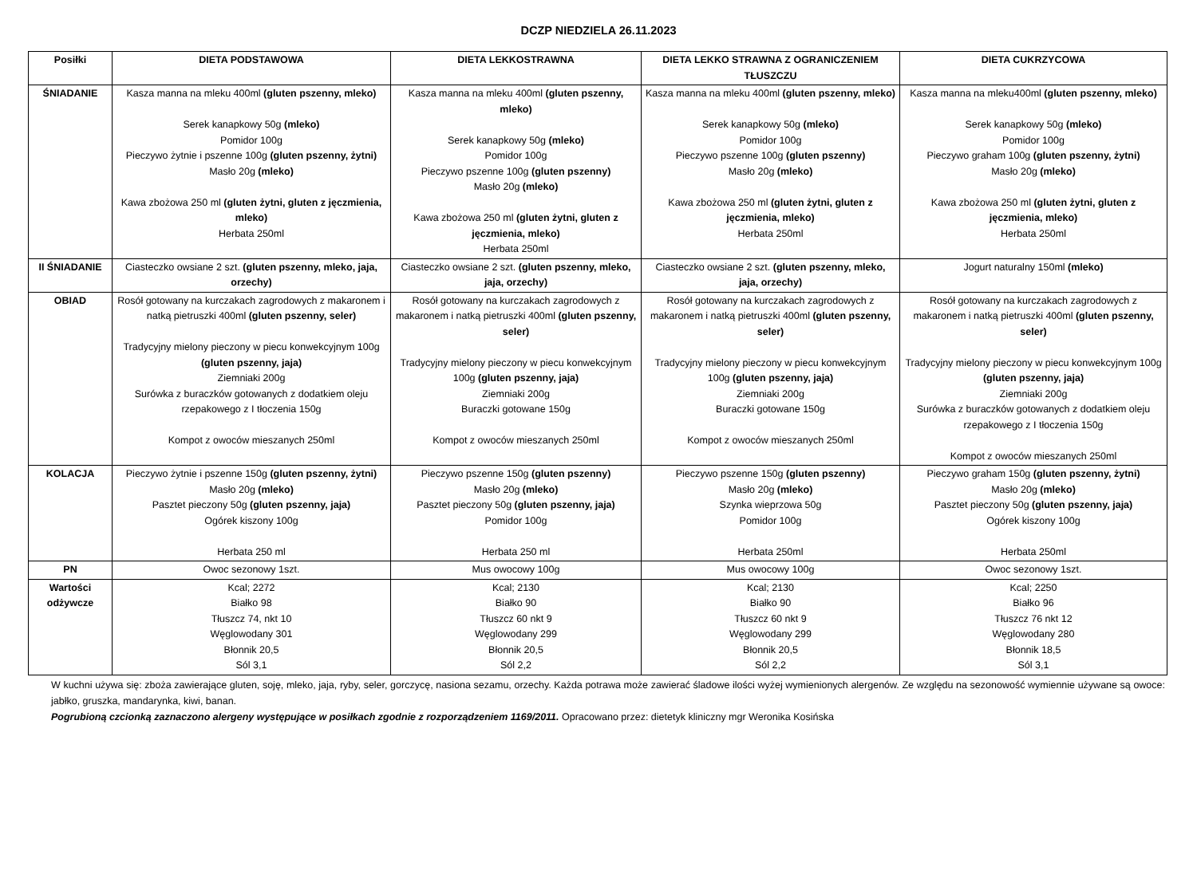DCZP NIEDZIELA 26.11.2023
| Posiłki | DIETA PODSTAWOWA | DIETA LEKKOSTRAWNA | DIETA LEKKO STRAWNA Z OGRANICZENIEM TŁUSZCZU | DIETA CUKRZYCOWA |
| --- | --- | --- | --- | --- |
| ŚNIADANIE | Kasza manna na mleku 400ml (gluten pszenny, mleko) Serek kanapkowy 50g (mleko) Pomidor 100g Pieczywo żytnie i pszenne 100g (gluten pszenny, żytni) Masło 20g (mleko) Kawa zbożowa 250 ml (gluten żytni, gluten z jęczmienia, mleko) Herbata 250ml | Kasza manna na mleku 400ml (gluten pszenny, mleko) Serek kanapkowy 50g (mleko) Pomidor 100g Pieczywo pszenne 100g (gluten pszenny) Masło 20g (mleko) Kawa zbożowa 250 ml (gluten żytni, gluten z jęczmienia, mleko) Herbata 250ml | Kasza manna na mleku 400ml (gluten pszenny, mleko) Serek kanapkowy 50g (mleko) Pomidor 100g Pieczywo pszenne 100g (gluten pszenny) Masło 20g (mleko) Kawa zbożowa 250 ml (gluten żytni, gluten z jęczmienia, mleko) Herbata 250ml | Kasza manna na mleku400ml (gluten pszenny, mleko) Serek kanapkowy 50g (mleko) Pomidor 100g Pieczywo graham 100g (gluten pszenny, żytni) Masło 20g (mleko) Kawa zbożowa 250 ml (gluten żytni, gluten z jęczmienia, mleko) Herbata 250ml |
| II ŚNIADANIE | Ciasteczko owsiane 2 szt. (gluten pszenny, mleko, jaja, orzechy) | Ciasteczko owsiane 2 szt. (gluten pszenny, mleko, jaja, orzechy) | Ciasteczko owsiane 2 szt. (gluten pszenny, mleko, jaja, orzechy) | Jogurt naturalny 150ml (mleko) |
| OBIAD | Rosół gotowany na kurczakach zagrodowych z makaronem i natką pietruszki 400ml (gluten pszenny, seler) Tradycyjny mielony pieczony w piecu konwekcyjnym 100g (gluten pszenny, jaja) Ziemniaki 200g Surówka z buraczków gotowanych z dodatkiem oleju rzepakowego z I tłoczenia 150g Kompot z owoców mieszanych 250ml | Rosół gotowany na kurczakach zagrodowych z makaronem i natką pietruszki 400ml (gluten pszenny, seler) Tradycyjny mielony pieczony w piecu konwekcyjnym 100g (gluten pszenny, jaja) Ziemniaki 200g Buraczki gotowane 150g Kompot z owoców mieszanych 250ml | Rosół gotowany na kurczakach zagrodowych z makaronem i natką pietruszki 400ml (gluten pszenny, seler) Tradycyjny mielony pieczony w piecu konwekcyjnym 100g (gluten pszenny, jaja) Ziemniaki 200g Buraczki gotowane 150g Kompot z owoców mieszanych 250ml | Rosół gotowany na kurczakach zagrodowych z makaronem i natką pietruszki 400ml (gluten pszenny, seler) Tradycyjny mielony pieczony w piecu konwekcyjnym 100g (gluten pszenny, jaja) Ziemniaki 200g Surówka z buraczków gotowanych z dodatkiem oleju rzepakowego z I tłoczenia 150g Kompot z owoców mieszanych 250ml |
| KOLACJA | Pieczywo żytnie i pszenne 150g (gluten pszenny, żytni) Masło 20g (mleko) Pasztet pieczony 50g (gluten pszenny, jaja) Ogórek kiszony 100g Herbata 250 ml | Pieczywo pszenne 150g (gluten pszenny) Masło 20g (mleko) Pasztet pieczony 50g (gluten pszenny, jaja) Pomidor 100g Herbata 250 ml | Pieczywo pszenne 150g (gluten pszenny) Masło 20g (mleko) Szynka wieprzowa 50g Pomidor 100g Herbata 250ml | Pieczywo graham 150g (gluten pszenny, żytni) Masło 20g (mleko) Pasztet pieczony 50g (gluten pszenny, jaja) Ogórek kiszony 100g Herbata 250ml |
| PN | Owoc sezonowy 1szt. | Mus owocowy 100g | Mus owocowy 100g | Owoc sezonowy 1szt. |
| Wartości odżywcze | Kcal; 2272 Białko 98 Tłuszcz 74, nkt 10 Węglowodany 301 Błonnik 20,5 Sól 3,1 | Kcal; 2130 Białko 90 Tłuszcz 60 nkt 9 Węglowodany 299 Błonnik 20,5 Sól 2,2 | Kcal; 2130 Białko 90 Tłuszcz 60 nkt 9 Węglowodany 299 Błonnik 20,5 Sól 2,2 | Kcal; 2250 Białko 96 Tłuszcz 76 nkt 12 Węglowodany 280 Błonnik 18,5 Sól 3,1 |
W kuchni używa się: zboża zawierające gluten, soję, mleko, jaja, ryby, seler, gorczycę, nasiona sezamu, orzechy. Każda potrawa może zawierać śladowe ilości wyżej wymienionych alergenów. Ze względu na sezonowość wymiennie używane są owoce: jabłko, gruszka, mandarynka, kiwi, banan.
Pogrubioną czcionką zaznaczono alergeny występujące w posiłkach zgodnie z rozporządzeniem 1169/2011. Opracowano przez: dietetyk kliniczny mgr Weronika Kosińska